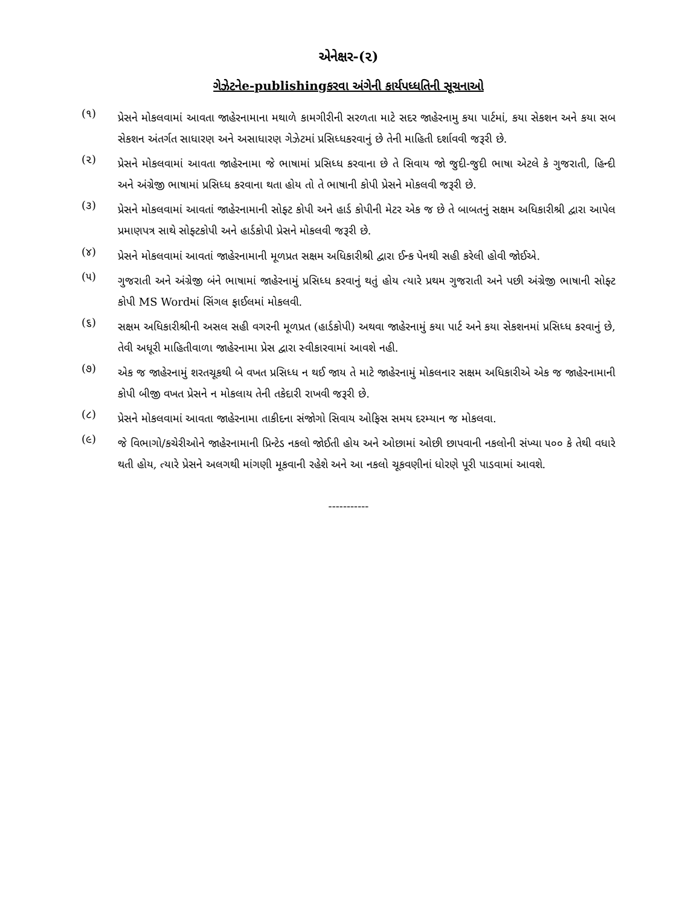એનેક્ષર-(૨)
ગેઝેટનેe-publishingકરવા અંગેની કાર્યપધ્ધતિની સૂચનાઓ
(૧)
પ્રેસને મોકલવામાં આવતા જાહેરનામાના મથાળે કામગીરીની સરળતા માટે સદર જાહેરનામુ કયા પાર્ટમાં, કયા સેકશન અને કયા સબ સેકશન અંતર્ગત સાધારણ અને અસાધારણ ગેઝેટમાં પ્રસિધ્ધકરવાનું છે તેની માહિતી દર્શાવવી જરૂરી છે.
(૨)
પ્રેસને મોકલવામાં આવતા જાહેરનામા જે ભાષામાં પ્રસિધ્ધ કરવાના છે તે સિવાય જો જુદી-જુદી ભાષા એટલે કે ગુજરાતી, હિન્દી અને અંગ્રેજી ભાષામાં પ્રસિધ્ધ કરવાના થતા હોય તો તે ભાષાની કોપી પ્રેસને મોકલવી જરૂરી છે.
(૩)
પ્રેસને મોકલવામાં આવતાં જાહેરનામાની સોફ્ટ કોપી અને હાર્ડ કોપીની મેટર એક જ છે તે બાબતનું સક્ષમ અધિકારીશ્રી દ્વારા આપેલ પ્રમાણપત્ર સાથે સોફ્ટકોપી અને હાર્ડકોપી પ્રેસને મોકલવી જરૂરી છે.
(૪)
પ્રેસને મોકલવામાં આવતાં જાહેરનામાની મૂળપ્રત સક્ષમ અધિકારીશ્રી દ્વારા ઈન્ક પેનથી સહી કરેલી હોવી જોઈએ.
(૫)
ગુજરાતી અને અંગ્રેજી બંને ભાષામાં જાહેરનામું પ્રસિધ્ધ કરવાનું થતું હોય ત્યારે પ્રથમ ગુજરાતી અને પછી અંગ્રેજી ભાષાની સોફ્ટ કોપી MS Wordમાં સિંગલ ફાઈલમાં મોકલવી.
(૬)
સક્ષમ અધિકારીશ્રીની અસલ સહી વગરની મૂળપ્રત (હાર્ડકોપી) અથવા જાહેરનામું કયા પાર્ટ અને કયા સેકશનમાં પ્રસિધ્ધ કરવાનું છે, તેવી અધૂરી માહિતીવાળા જાહેરનામા પ્રેસ દ્વારા સ્વીકારવામાં આવશે નહી.
(૭)
એક જ જાહેરનામું શરતચૂકથી બે વખત પ્રસિધ્ધ ન થઈ જાય તે માટે જાહેરનામું મોકલનાર સક્ષમ અધિકારીએ એક જ જાહેરનામાની કોપી બીજી વખત પ્રેસને ન મોકલાય તેની તકેદારી રાખવી જરૂરી છે.
(૮)
પ્રેસને મોકલવામાં આવતા જાહેરનામા તાકીદના સંજોગો સિવાય ઓફિસ સમય દરમ્યાન જ મોકલવા.
(૯)
જે વિભાગો/કચેરીઓને જાહેરનામાની પ્રિન્ટેડ નકલો જોઈતી હોય અને ઓછામાં ઓછી છાપવાની નકલોની સંખ્યા ૫૦૦ કે તેથી વધારે થતી હોય, ત્યારે પ્રેસને અલગથી માંગણી મૂકવાની રહેશે અને આ નકલો ચૂકવણીનાં ધોરણે પૂરી પાડવામાં આવશે.
-----------